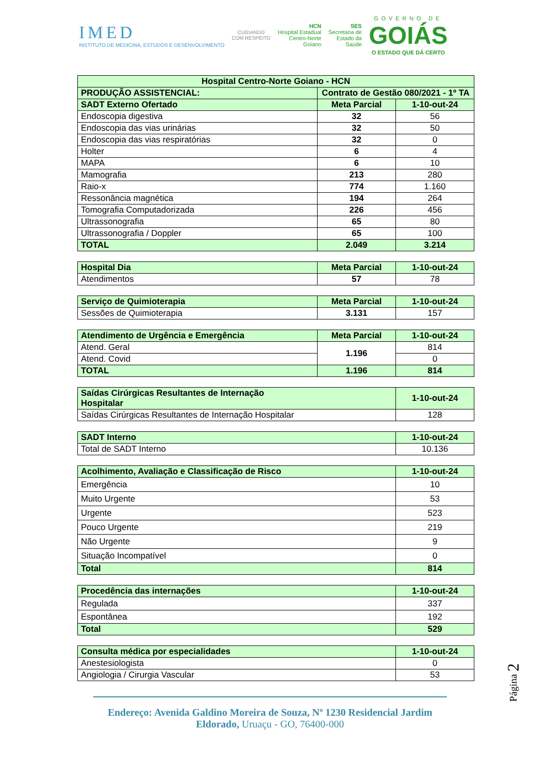IMED
INSTITUTO DE MEDICINA, ESTUDOS E DESENVOLVIMENTO
CUIDANDO
COM RESPEITO
HCN
Hospital Estadual
Centro-Norte
Goiano
SES
Secretaria de
Estado da
Saúde
GOVERNO DE
GOIÁS
O ESTADO QUE DÁ CERTO
| Hospital Centro-Norte Goiano - HCN | | |
| --- | --- | --- |
| PRODUÇÃO ASSISTENCIAL: | Contrato de Gestão 080/2021 - 1º TA | |
| SADT Externo Ofertado | Meta Parcial | 1-10-out-24 |
| Endoscopia digestiva | 32 | 56 |
| Endoscopia das vias urinárias | 32 | 50 |
| Endoscopia das vias respiratórias | 32 | 0 |
| Holter | 6 | 4 |
| MAPA | 6 | 10 |
| Mamografia | 213 | 280 |
| Raio-x | 774 | 1.160 |
| Ressonância magnética | 194 | 264 |
| Tomografia Computadorizada | 226 | 456 |
| Ultrassonografia | 65 | 80 |
| Ultrassonografia / Doppler | 65 | 100 |
| TOTAL | 2.049 | 3.214 |
| Hospital Dia | Meta Parcial | 1-10-out-24 |
| --- | --- | --- |
| Atendimentos | 57 | 78 |
| Serviço de Quimioterapia | Meta Parcial | 1-10-out-24 |
| --- | --- | --- |
| Sessões de Quimioterapia | 3.131 | 157 |
| Atendimento de Urgência e Emergência | Meta Parcial | 1-10-out-24 |
| --- | --- | --- |
| Atend. Geral | 1.196 | 814 |
| Atend. Covid | | 0 |
| TOTAL | 1.196 | 814 |
| Saídas Cirúrgicas Resultantes de Internação Hospitalar | 1-10-out-24 |
| --- | --- |
| Saídas Cirúrgicas Resultantes de Internação Hospitalar | 128 |
| SADT Interno | 1-10-out-24 |
| --- | --- |
| Total de SADT Interno | 10.136 |
| Acolhimento, Avaliação e Classificação de Risco | 1-10-out-24 |
| --- | --- |
| Emergência | 10 |
| Muito Urgente | 53 |
| Urgente | 523 |
| Pouco Urgente | 219 |
| Não Urgente | 9 |
| Situação Incompatível | 0 |
| Total | 814 |
| Procedência das internações | 1-10-out-24 |
| --- | --- |
| Regulada | 337 |
| Espontânea | 192 |
| Total | 529 |
| Consulta médica por especialidades | 1-10-out-24 |
| --- | --- |
| Anestesiologista | 0 |
| Angiologia / Cirurgia Vascular | 53 |
Página 2
Endereço: Avenida Galdino Moreira de Souza, Nº 1230 Residencial Jardim Eldorado, Uruaçu - GO, 76400-000